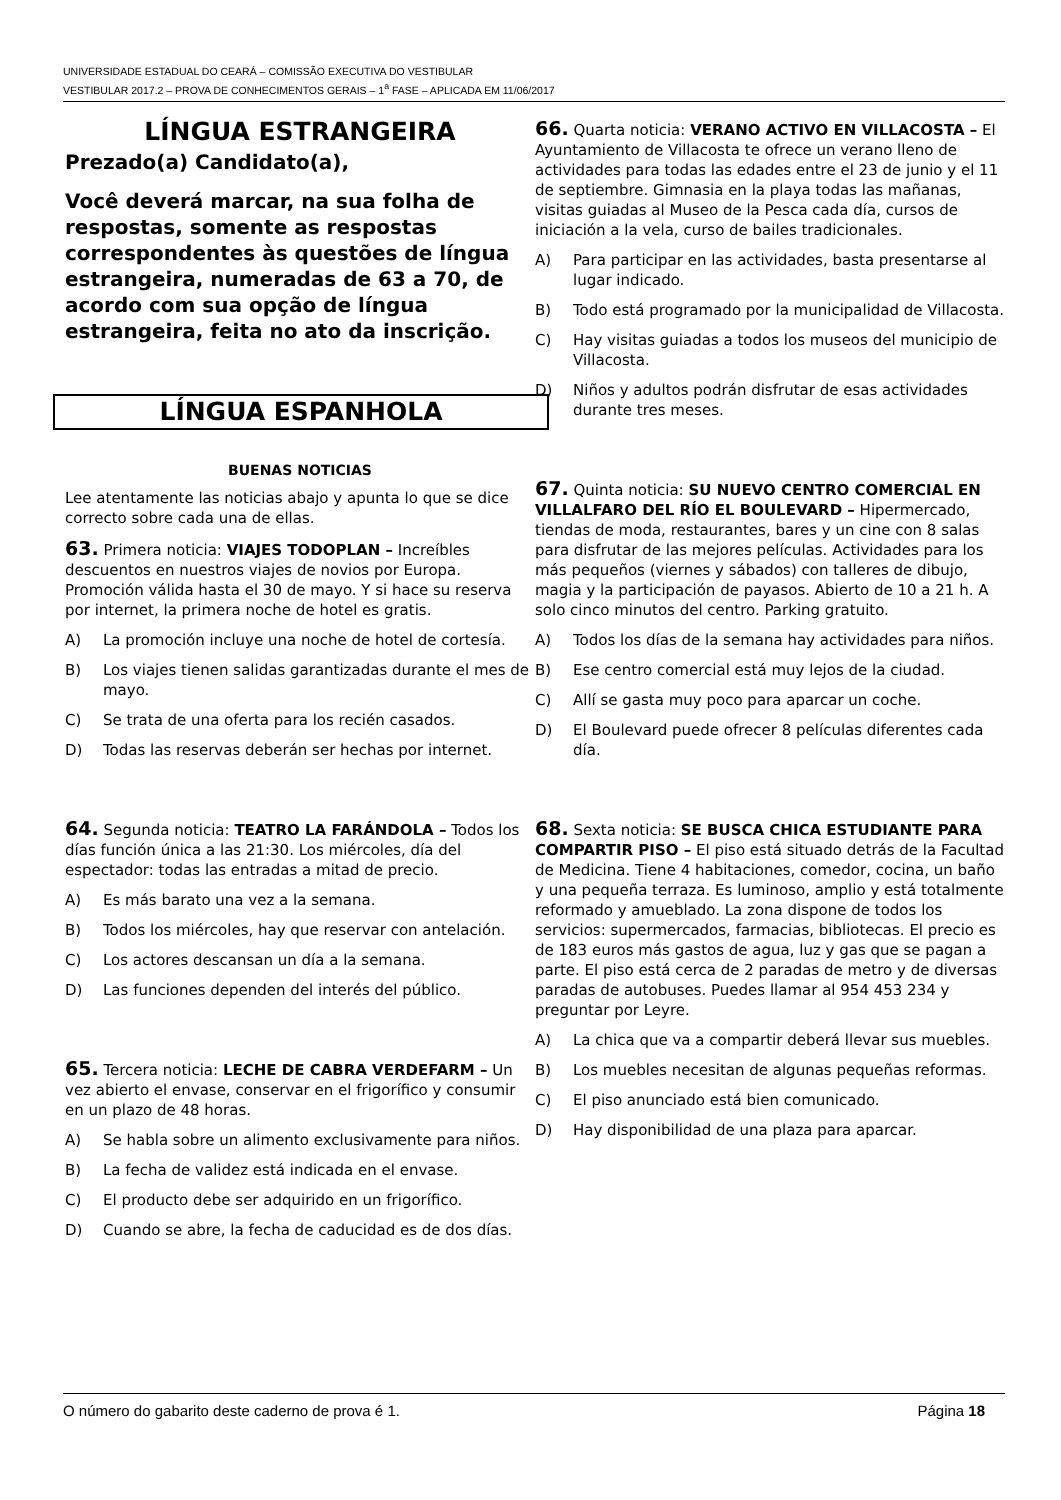UNIVERSIDADE ESTADUAL DO CEARÁ – COMISSÃO EXECUTIVA DO VESTIBULAR
VESTIBULAR 2017.2 – PROVA DE CONHECIMENTOS GERAIS – 1<sup>a</sup> FASE – APLICADA EM 11/06/2017
LÍNGUA ESTRANGEIRA
Prezado(a) Candidato(a),
Você deverá marcar, na sua folha de respostas, somente as respostas correspondentes às questões de língua estrangeira, numeradas de 63 a 70, de acordo com sua opção de língua estrangeira, feita no ato da inscrição.
LÍNGUA ESPANHOLA
BUENAS NOTICIAS
Lee atentamente las noticias abajo y apunta lo que se dice correcto sobre cada una de ellas.
63. Primera noticia: VIAJES TODOPLAN – Increíbles descuentos en nuestros viajes de novios por Europa. Promoción válida hasta el 30 de mayo. Y si hace su reserva por internet, la primera noche de hotel es gratis.
A) La promoción incluye una noche de hotel de cortesía.
B) Los viajes tienen salidas garantizadas durante el mes de mayo.
C) Se trata de una oferta para los recién casados.
D) Todas las reservas deberán ser hechas por internet.
64. Segunda noticia: TEATRO LA FARÁNDOLA – Todos los días función única a las 21:30. Los miércoles, día del espectador: todas las entradas a mitad de precio.
A) Es más barato una vez a la semana.
B) Todos los miércoles, hay que reservar con antelación.
C) Los actores descansan un día a la semana.
D) Las funciones dependen del interés del público.
65. Tercera noticia: LECHE DE CABRA VERDEFARM – Un vez abierto el envase, conservar en el frigorífico y consumir en un plazo de 48 horas.
A) Se habla sobre un alimento exclusivamente para niños.
B) La fecha de validez está indicada en el envase.
C) El producto debe ser adquirido en un frigorífico.
D) Cuando se abre, la fecha de caducidad es de dos días.
66. Quarta noticia: VERANO ACTIVO EN VILLACOSTA – El Ayuntamiento de Villacosta te ofrece un verano lleno de actividades para todas las edades entre el 23 de junio y el 11 de septiembre. Gimnasia en la playa todas las mañanas, visitas guiadas al Museo de la Pesca cada día, cursos de iniciación a la vela, curso de bailes tradicionales.
A) Para participar en las actividades, basta presentarse al lugar indicado.
B) Todo está programado por la municipalidad de Villacosta.
C) Hay visitas guiadas a todos los museos del municipio de Villacosta.
D) Niños y adultos podrán disfrutar de esas actividades durante tres meses.
67. Quinta noticia: SU NUEVO CENTRO COMERCIAL EN VILLALFARO DEL RÍO EL BOULEVARD – Hipermercado, tiendas de moda, restaurantes, bares y un cine con 8 salas para disfrutar de las mejores películas. Actividades para los más pequeños (viernes y sábados) con talleres de dibujo, magia y la participación de payasos. Abierto de 10 a 21 h. A solo cinco minutos del centro. Parking gratuito.
A) Todos los días de la semana hay actividades para niños.
B) Ese centro comercial está muy lejos de la ciudad.
C) Allí se gasta muy poco para aparcar un coche.
D) El Boulevard puede ofrecer 8 películas diferentes cada día.
68. Sexta noticia: SE BUSCA CHICA ESTUDIANTE PARA COMPARTIR PISO – El piso está situado detrás de la Facultad de Medicina. Tiene 4 habitaciones, comedor, cocina, un baño y una pequeña terraza. Es luminoso, amplio y está totalmente reformado y amueblado. La zona dispone de todos los servicios: supermercados, farmacias, bibliotecas. El precio es de 183 euros más gastos de agua, luz y gas que se pagan a parte. El piso está cerca de 2 paradas de metro y de diversas paradas de autobuses. Puedes llamar al 954 453 234 y preguntar por Leyre.
A) La chica que va a compartir deberá llevar sus muebles.
B) Los muebles necesitan de algunas pequeñas reformas.
C) El piso anunciado está bien comunicado.
D) Hay disponibilidad de una plaza para aparcar.
O número do gabarito deste caderno de prova é 1. Página 18